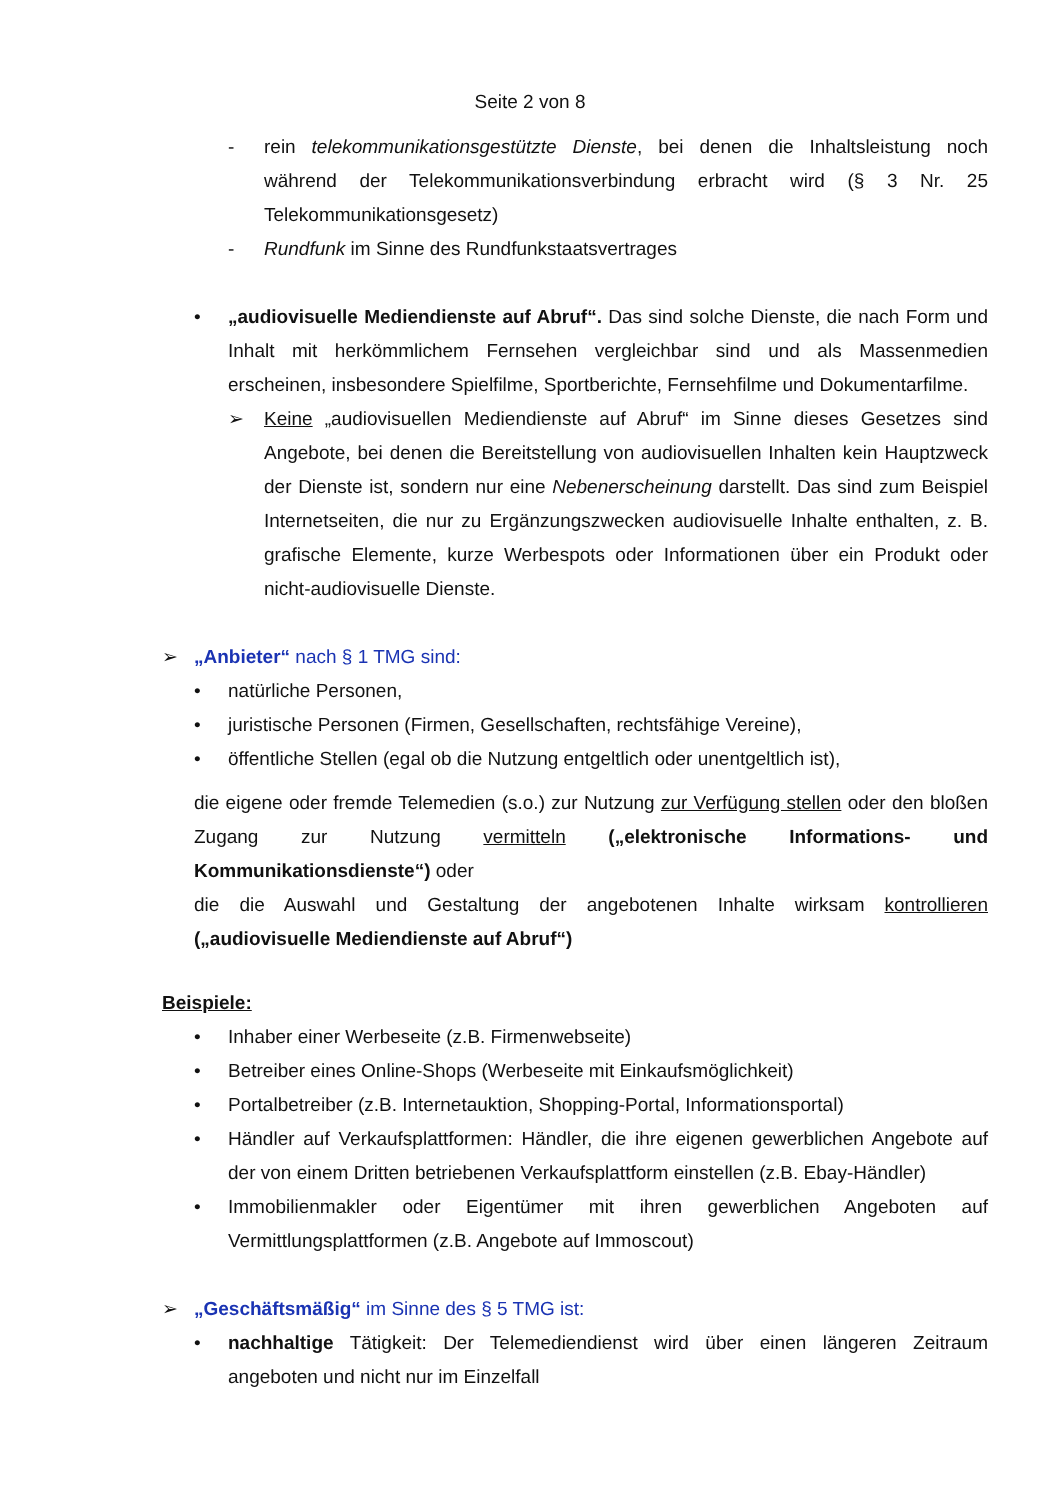Seite 2 von 8
- rein telekommunikationsgestützte Dienste, bei denen die Inhaltsleistung noch während der Telekommunikationsverbindung erbracht wird (§ 3 Nr. 25 Telekommunikationsgesetz)
- Rundfunk im Sinne des Rundfunkstaatsvertrages
• „audiovisuelle Mediendienste auf Abruf“. Das sind solche Dienste, die nach Form und Inhalt mit herkömmlichem Fernsehen vergleichbar sind und als Massenmedien erscheinen, insbesondere Spielfilme, Sportberichte, Fernsehfilme und Dokumentarfilme.
➢ Keine „audiovisuellen Mediendienste auf Abruf“ im Sinne dieses Gesetzes sind Angebote, bei denen die Bereitstellung von audiovisuellen Inhalten kein Hauptzweck der Dienste ist, sondern nur eine Nebenerscheinung darstellt. Das sind zum Beispiel Internetseiten, die nur zu Ergänzungszwecken audiovisuelle Inhalte enthalten, z. B. grafische Elemente, kurze Werbespots oder Informationen über ein Produkt oder nicht-audiovisuelle Dienste.
➢ „Anbieter“ nach § 1 TMG sind:
• natürliche Personen,
• juristische Personen (Firmen, Gesellschaften, rechtsfähige Vereine),
• öffentliche Stellen (egal ob die Nutzung entgeltlich oder unentgeltlich ist),
die eigene oder fremde Telemedien (s.o.) zur Nutzung zur Verfügung stellen oder den bloßen Zugang zur Nutzung vermitteln („elektronische Informations- und Kommunikationsdienste“) oder
die die Auswahl und Gestaltung der angebotenen Inhalte wirksam kontrollieren („audiovisuelle Mediendienste auf Abruf“)
Beispiele:
• Inhaber einer Werbeseite (z.B. Firmenwebseite)
• Betreiber eines Online-Shops (Werbeseite mit Einkaufsmöglichkeit)
• Portalbetreiber (z.B. Internetauktion, Shopping-Portal, Informationsportal)
• Händler auf Verkaufsplattformen: Händler, die ihre eigenen gewerblichen Angebote auf der von einem Dritten betriebenen Verkaufsplattform einstellen (z.B. Ebay-Händler)
• Immobilienmakler oder Eigentümer mit ihren gewerblichen Angeboten auf Vermittlungsplattformen (z.B. Angebote auf Immoscout)
➢ „Geschäftsmäßig“ im Sinne des § 5 TMG ist:
• nachhaltige Tätigkeit: Der Telemediendienst wird über einen längeren Zeitraum angeboten und nicht nur im Einzelfall